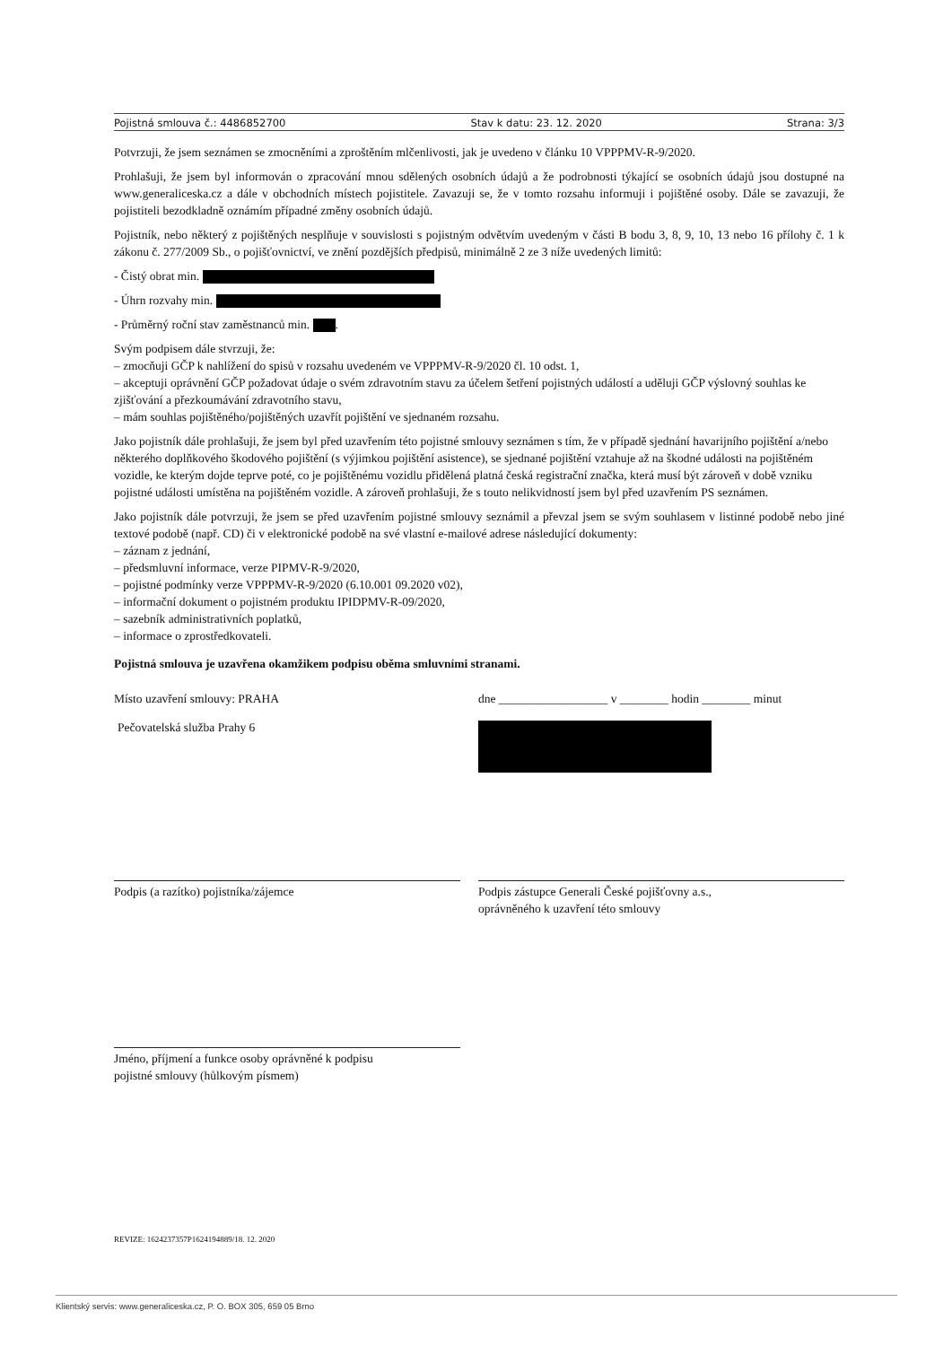Pojistná smlouva č.: 4486852700 Stav k datu: 23. 12. 2020 Strana: 3/3
Potvrzuji, že jsem seznámen se zmocněními a zproštěním mlčenlivosti, jak je uvedeno v článku 10 VPPPMV-R-9/2020.
Prohlašuji, že jsem byl informován o zpracování mnou sdělených osobních údajů a že podrobnosti týkající se osobních údajů jsou dostupné na www.generaliceska.cz a dále v obchodních místech pojistitele. Zavazuji se, že v tomto rozsahu informuji i pojištěné osoby. Dále se zavazuji, že pojistiteli bezodkladně oznámím případné změny osobních údajů.
Pojistník, nebo některý z pojištěných nesplňuje v souvislosti s pojistným odvětvím uvedeným v části B bodu 3, 8, 9, 10, 13 nebo 16 přílohy č. 1 k zákonu č. 277/2009 Sb., o pojišťovnictví, ve znění pozdějších předpisů, minimálně 2 ze 3 níže uvedených limitů:
- Čistý obrat min.
- Úhrn rozvahy min.
- Průměrný roční stav zaměstnanců min. .
Svým podpisem dále stvrzuji, že:
– zmocňuji GČP k nahlížení do spisů v rozsahu uvedeném ve VPPPMV-R-9/2020 čl. 10 odst. 1,
– akceptuji oprávnění GČP požadovat údaje o svém zdravotním stavu za účelem šetření pojistných událostí a uděluji GČP výslovný souhlas ke zjišťování a přezkoumávání zdravotního stavu,
– mám souhlas pojištěného/pojištěných uzavřít pojištění ve sjednaném rozsahu.
Jako pojistník dále prohlašuji, že jsem byl před uzavřením této pojistné smlouvy seznámen s tím, že v případě sjednání havarijního pojištění a/nebo některého doplňkového škodového pojištění (s výjimkou pojištění asistence), se sjednané pojištění vztahuje až na škodné události na pojištěném vozidle, ke kterým dojde teprve poté, co je pojištěnému vozidlu přidělená platná česká registrační značka, která musí být zároveň v době vzniku pojistné události umístěna na pojištěném vozidle. A zároveň prohlašuji, že s touto nelikvidností jsem byl před uzavřením PS seznámen.
Jako pojistník dále potvrzuji, že jsem se před uzavřením pojistné smlouvy seznámil a převzal jsem se svým souhlasem v listinné podobě nebo jiné textové podobě (např. CD) či v elektronické podobě na své vlastní e-mailové adrese následující dokumenty:
– záznam z jednání,
– předsmluvní informace, verze PIPMV-R-9/2020,
– pojistné podmínky verze VPPPMV-R-9/2020 (6.10.001 09.2020 v02),
– informační dokument o pojistném produktu IPIDPMV-R-09/2020,
– sazebník administrativních poplatků,
– informace o zprostředkovateli.
Pojistná smlouva je uzavřena okamžikem podpisu oběma smluvními stranami.
Místo uzavření smlouvy: PRAHA dne __________________ v ________ hodin ________ minut
Pečovatelská služba Prahy 6
Podpis (a razítko) pojistníka/zájemce Podpis zástupce Generali České pojišťovny a.s.,
oprávněného k uzavření této smlouvy
Jméno, příjmení a funkce osoby oprávněné k podpisu
pojistné smlouvy (hůlkovým písmem)
REVIZE: 1624237357P1624194889/18. 12. 2020
Klientský servis: www.generaliceska.cz, P. O. BOX 305, 659 05 Brno